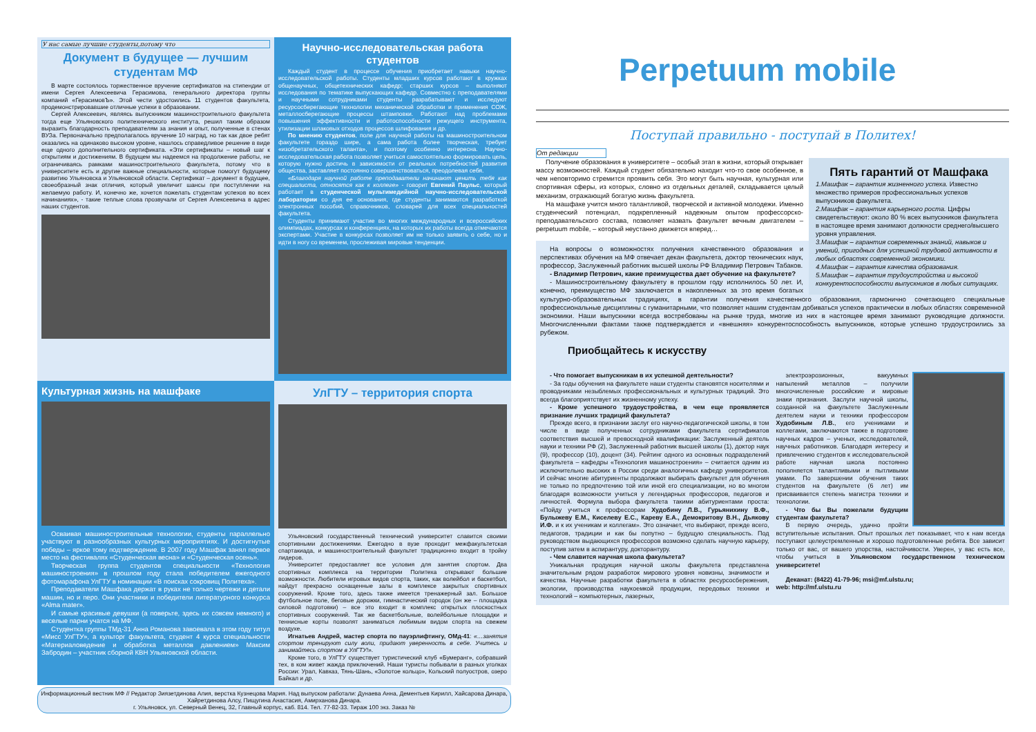У нас самые лучшие студенты,потому что
Документ в будущее — лучшим студентам МФ
В марте состоялось торжественное вручение сертификатов на стипендии от имени Сергея Алексеевича Герасимова, генерального директора группы компаний «ГерасимовЪ». Этой чести удостоились 11 студентов факультета, продемонстрировавшие отличные успехи в образовании.
Сергей Алексеевич, являясь выпускником машиностроительного факультета тогда еще Ульяновского политехнического института, решил таким образом выразить благодарность преподавателям за знания и опыт, полученные в стенах ВУЗа. Первоначально предполагалось вручение 10 наград, но так как двое ребят оказались на одинаково высоком уровне, нашлось справедливое решение в виде еще одного дополнительного сертификата. «Эти сертификаты – новый шаг к открытиям и достижениям. В будущем мы надеемся на продолжение работы, не ограничиваясь рамками машиностроительного факультета, потому что в университете есть и другие важные специальности, которые помогут будущему развитию Ульяновска и Ульяновской области. Сертификат – документ в будущее, своеобразный знак отличия, который увеличит шансы при поступлении на желаемую работу. И, конечно же, хочется пожелать студентам успехов во всех начинаниях», - такие теплые слова прозвучали от Сергея Алексеевича в адрес наших студентов.
Научно-исследовательская работа студентов
Каждый студент в процессе обучения приобретает навыки научно-исследовательской работы. Студенты младших курсов работают в кружках общенаучных, общетехнических кафедр; старших курсов – выполняют исследования по тематике выпускающих кафедр. Совместно с преподавателями и научными сотрудниками студенты разрабатывают и исследуют ресурсосберегающие технологии механической обработки и применения СОЖ, металлосберегающие процессы штамповки. Работают над проблемами повышения эффективности и работоспособности режущего инструмента, утилизации шлаковых отходов процессов шлифования и др.
По мнению студентов, поле для научной работы на машиностроительном факультете гораздо шире, а сама работа более творческая, требует «изобретательского таланта», и поэтому особенно интересна. Научно-исследовательская работа позволяет учиться самостоятельно формировать цель, которую нужно достичь в зависимости от реальных потребностей развития общества, заставляет постоянно совершенствоваться, преодолевая себя.
«Благодаря научной работе преподаватели начинают ценить тебя как специалиста, относятся как к коллеге» - говорит Евгений Паульс, который работает в студенческой мультимедийной научно-исследовательской лаборатории со дня ее основания, где студенты занимаются разработкой электронных пособий, справочников, словарей для всех специальностей факультета.
Студенты принимают участие во многих международных и всероссийских олимпиадах, конкурсах и конференциях, на которых их работы всегда отмечаются экспертами. Участие в конкурсах позволяет им не только заявить о себе, но и идти в ногу со временем, прослеживая мировые тенденции.
Культурная жизнь на машфаке
Осваивая машиностроительные технологии, студенты параллельно участвуют в разнообразных культурных мероприятиях. И достигнутые победы – яркое тому подтверждение. В 2007 году Машфак занял первое место на фестивалях «Студенческая весна» и «Студенческая осень».
Творческая группа студентов специальности «Технология машиностроения» в прошлом году стала победителем ежегодного фотомарафона УлГТУ в номинации «В поисках сокровищ Политеха».
Преподаватели Машфака держат в руках не только чертежи и детали машин, но и перо. Они участники и победители литературного конкурса «Alma mater».
И самые красивые девушки (а поверьте, здесь их совсем немного) и веселые парни учатся на МФ.
Студентка группы ТМд-31 Анна Романова завоевала в этом году титул «Мисс УлГТУ», а культорг факультета, студент 4 курса специальности «Материаловедение и обработка металлов давлением» Максим Забродин – участник сборной КВН Ульяновской области.
УлГТУ – территория спорта
Ульяновский государственный технический университет славится своими спортивными достижениями. Ежегодно в вузе проходит межфакультетская спартакиада, и машиностроительный факультет традиционно входит в тройку лидеров.
Университет предоставляет все условия для занятия спортом. Два спортивных комплекса на территории Политеха открывают большие возможности. Любители игровых видов спорта, таких, как волейбол и баскетбол, найдут прекрасно оснащенные залы в комплексе закрытых спортивных сооружений. Кроме того, здесь также имеется тренажерный зал. Большое футбольное поле, беговые дорожки, гимнастический городок (он же – площадка силовой подготовки) – все это входит в комплекс открытых плоскостных спортивных сооружений. Так же баскетбольные, волейбольные площадки и теннисные корты позволят заниматься любимым видом спорта на свежем воздухе.
Игнатьев Андрей, мастер спорта по пауэрлифтингу, ОМд-41: «…занятия спортом тренируют силу воли, придают уверенность в себе. Учитесь и занимайтесь спортом в УлГТУ!».
Кроме того, в УлГТУ существует туристический клуб «Бумеранг», собравший тех, в ком живет жажда приключений. Наши туристы побывали в разных уголках России: Урал, Кавказ, Тянь-Шань, «Золотое кольцо», Кольский полуостров, озеро Байкал и др.
Информационный вестник МФ // Редактор Зиязетдинова Алия, верстка Кузнецова Мария. Над выпуском работали: Дунаева Анна, Дементьев Кирилл, Хайсарова Динара, Хайретдинова Алсу, Пищугина Анастасия, Амирханова Динара.
г. Ульяновск, ул. Северный Венец, 32, Главный корпус, каб. 814. Тел. 77-82-33. Тираж 100 экз. Заказ №
Perpetuum mobile
Поступай правильно - поступай в Политех!
От редакции
Пять гарантий от Машфака
1.Машфак – гарантия жизненного успеха. Известно множество примеров профессиональных успехов выпускников факультета.
2.Машфак – гарантия карьерного роста. Цифры свидетельствуют: около 80 % всех выпускников факультета в настоящее время занимают должности среднего/высшего уровня управления.
3.Машфак – гарантия современных знаний, навыков и умений, пригодных для успешной трудовой активности в любых областях современной экономики.
4.Машфак – гарантия качества образования.
5.Машфак – гарантия трудоустройства и высокой конкурентоспособности выпускников в любых ситуациях.
Получение образования в университете – особый этап в жизни, который открывает массу возможностей. Каждый студент обязательно находит что-то свое особенное, в чем неповторимо стремится проявить себя. Это могут быть научная, культурная или спортивная сферы, из которых, словно из отдельных деталей, складывается целый механизм, отражающий богатую жизнь факультета.
На машфаке учится много талантливой, творческой и активной молодежи. Именно студенческий потенциал, подкрепленный надежным опытом профессорско-преподавательского состава, позволяет назвать факультет вечным двигателем – perpetuum mobile, – который неустанно движется вперед…
На вопросы о возможностях получения качественного образования и перспективах обучения на МФ отвечает декан факультета, доктор технических наук, профессор, Заслуженный работник высшей школы РФ Владимир Петрович Табаков.
- Владимир Петрович, какие преимущества дает обучение на факультете?
- Машиностроительному факультету в прошлом году исполнилось 50 лет. И, конечно, преимущество МФ заключается в накопленных за это время богатых культурно-образовательных традициях, в гарантии получения качественного образования, гармонично сочетающего специальные профессиональные дисциплины с гуманитарными, что позволяет нашим студентам добиваться успехов практически в любых областях современной экономики. Наши выпускники всегда востребованы на рынке труда, многие из них в настоящее время занимают руководящие должности. Многочисленными фактами также подтверждается и «внешняя» конкурентоспособность выпускников, которые успешно трудоустроились за рубежом.
Приобщайтесь к искусству
- Что помогает выпускникам в их успешной деятельности?
- За годы обучения на факультете наши студенты становятся носителями и проводниками незыблемых профессиональных и культурных традиций. Это всегда благоприятствует их жизненному успеху.
- Кроме успешного трудоустройства, в чем еще проявляется признание лучших традиций факультета?
Прежде всего, в признании заслуг его научно-педагогической школы, в том числе в виде полученных сотрудниками факультета сертификатов соответствия высшей и превосходной квалификации: Заслуженный деятель науки и техники РФ (2), Заслуженный работник высшей школы (1), доктор наук (9), профессор (10), доцент (34). Рейтинг одного из основных подразделений факультета – кафедры «Технология машиностроения» – считается одним из исключительно высоких в России среди аналогичных кафедр университетов. И сейчас многие абитуриенты продолжают выбирать факультет для обучения не только по предпочтению той или иной его специализации, но во многом благодаря возможности учиться у легендарных профессоров, педагогов и личностей. Формула выбора факультета такими абитуриентами проста: «Пойду учиться к профессорам Худобину Л.В., Гурьянихину В.Ф., Булыжеву Е.М., Киселеву Е.С., Кареву Е.А., Демокритову В.Н., Дьякову И.Ф. и к их ученикам и коллегам». Это означает, что выбирают, прежде всего, педагогов, традиции и как бы попутно – будущую специальность. Под руководством выдающихся профессоров возможно сделать научную карьеру, поступив затем в аспирантуру, докторантуру.
- Чем славится научная школа факультета?
Уникальная продукция научной школы факультета представлена значительным рядом разработок мирового уровня новизны, значимости и качества. Научные разработки факультета в областях ресурсосбережения, экологии, производства наукоемкой продукции, передовых техники и технологий – компьютерных, лазерных,
электроэрозионных, вакуумных напылений металлов – получили многочисленные российские и мировые знаки признания. Заслуги научной школы, созданной на факультете Заслуженным деятелем науки и техники профессором Худобиным Л.В., его учениками и коллегами, заключаются также в подготовке научных кадров – ученых, исследователей, научных работников. Благодаря интересу и привлечению студентов к исследовательской работе научная школа постоянно пополняется талантливыми и пытливыми умами. По завершении обучения таких студентов на факультете (6 лет) им присваивается степень магистра техники и технологии.
- Что бы Вы пожелали будущим студентам факультета?
В первую очередь, удачно пройти вступительные испытания. Опыт прошлых лет показывает, что к нам всегда поступают целеустремленные и хорошо подготовленные ребята. Все зависит только от вас, от вашего упорства, настойчивости. Уверен, у вас есть все, чтобы учиться в Ульяновском государственном техническом университете!
Деканат: (8422) 41-79-96; msi@mf.ulstu.ru;
web: http://mf.ulstu.ru